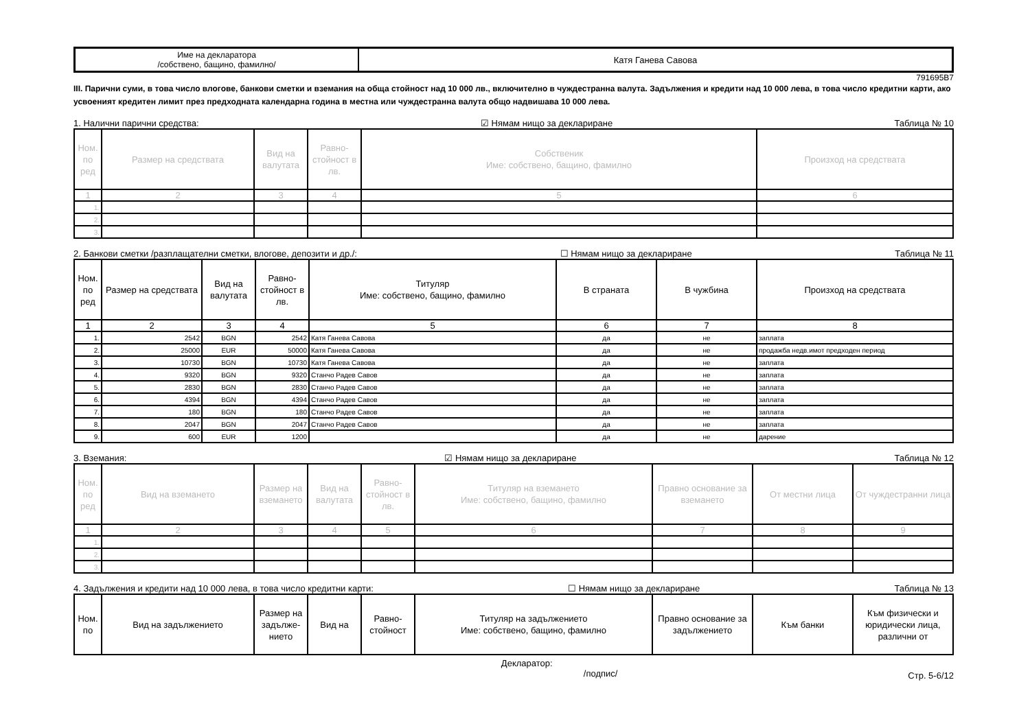| Име на декларатора /собствено, бащино, фамилно/ | Катя Ганева Савова |
791695B7
III. Парични суми, в това число влогове, банкови сметки и вземания на обща стойност над 10 000 лв., включително в чуждестранна валута. Задължения и кредити над 10 000 лева, в това число кредитни карти, ако усвоеният кредитен лимит през предходната календарна година в местна или чуждестранна валута общо надвишава 10 000 лева.
1. Налични парични средства: ☑ Нямам нищо за деклариране Таблица № 10
| Ном. по ред | Размер на средствата | Вид на валутата | Равно-стойност в лв. | Собственик Име: собствено, бащино, фамилно | Произход на средствата |
| --- | --- | --- | --- | --- | --- |
| 1 | 2 | 3 | 4 | 5 | 6 |
| 1. | | | | | |
| 2. | | | | | |
| 3. | | | | | |
2. Банкови сметки /разплащателни сметки, влогове, депозити и др./: ☐ Нямам нищо за деклариране Таблица № 11
| Ном. по ред | Размер на средствата | Вид на валутата | Равно-стойност в лв. | Титуляр Име: собствено, бащино, фамилно | В страната | В чужбина | Произход на средствата |
| --- | --- | --- | --- | --- | --- | --- | --- |
| 1 | 2 | 3 | 4 | 5 | 6 | 7 | 8 |
| 1. | 2542 | BGN | 2542 | Катя Ганева Савова | да | не | заплата |
| 2. | 25000 | EUR | 50000 | Катя Ганева Савова | да | не | продажба недв.имот предходен период |
| 3. | 10730 | BGN | 10730 | Катя Ганева Савова | да | не | заплата |
| 4. | 9320 | BGN | 9320 | Станчо Радев Савов | да | не | заплата |
| 5. | 2830 | BGN | 2830 | Станчо Радев Савов | да | не | заплата |
| 6. | 4394 | BGN | 4394 | Станчо Радев Савов | да | не | заплата |
| 7. | 180 | BGN | 180 | Станчо Радев Савов | да | не | заплата |
| 8. | 2047 | BGN | 2047 | Станчо Радев Савов | да | не | заплата |
| 9. | 600 | EUR | 1200 | | да | не | дарение |
3. Вземания: ☑ Нямам нищо за деклариране Таблица № 12
| Ном. по ред | Вид на вземането | Размер на вземането | Вид на валутата | Равно-стойност в лв. | Титуляр на вземането Име: собствено, бащино, фамилно | Правно основание за вземането | От местни лица | От чуждестранни лица |
| --- | --- | --- | --- | --- | --- | --- | --- | --- |
| 1 | 2 | 3 | 4 | 5 | 6 | 7 | 8 | 9 |
| 1. | | | | | | | | |
| 2. | | | | | | | | |
| 3. | | | | | | | | |
4. Задължения и кредити над 10 000 лева, в това число кредитни карти: ☐ Нямам нищо за деклариране Таблица № 13
| Ном. по | Вид на задължението | Размер на задълже-нието | Вид на | Равно-стойност | Титуляр на задължението Име: собствено, бащино, фамилно | Правно основание за задължението | Към банки | Към физически и юридически лица, различни от |
| --- | --- | --- | --- | --- | --- | --- | --- | --- |
Декларатор:
/подпис/ Стр. 5-6/12